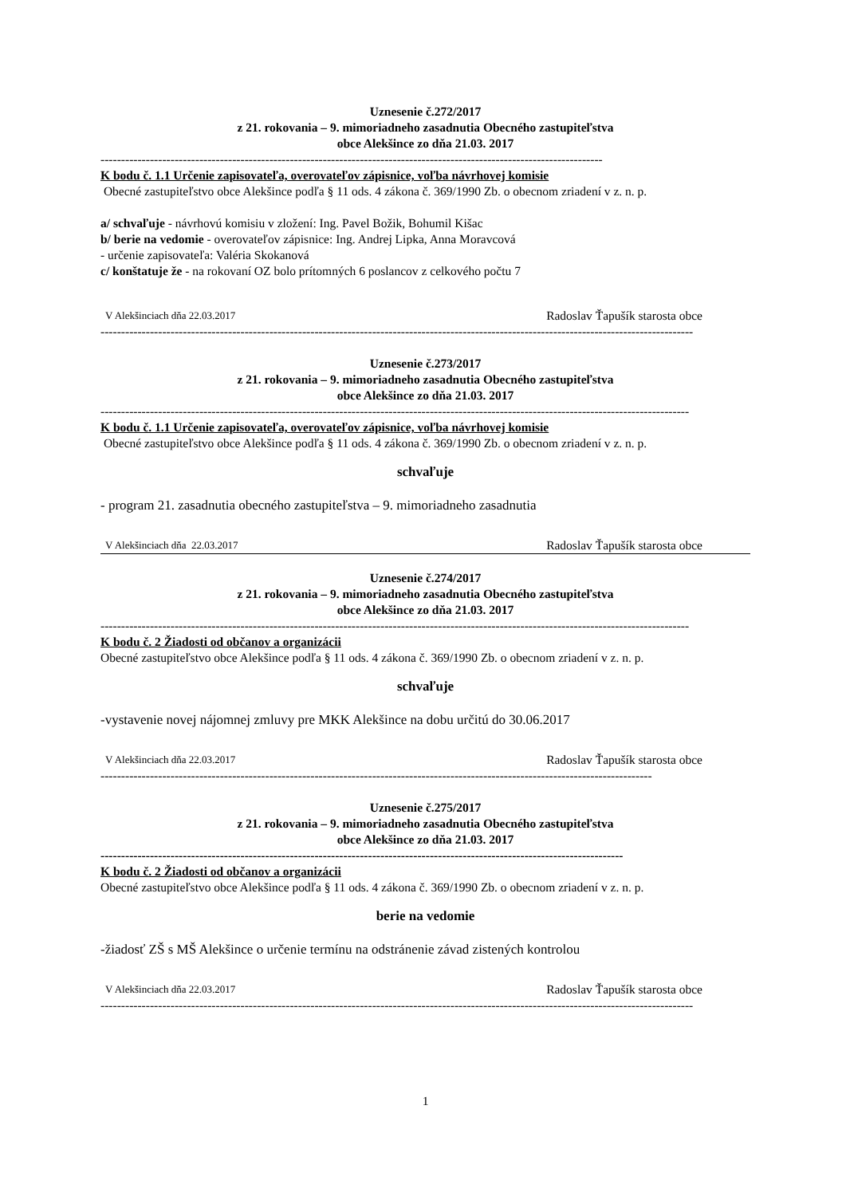Uznesenie č.272/2017
z 21. rokovania – 9. mimoriadneho zasadnutia Obecného zastupiteľstva
obce Alekšince zo dňa 21.03. 2017
--------------------------------------------------------------------------------------------------------------------------
K bodu č. 1.1 Určenie zapisovateľa, overovateľov zápisnice, voľba návrhovej komisie
Obecné zastupiteľstvo obce Alekšince podľa § 11 ods. 4 zákona č. 369/1990 Zb. o obecnom zriadení v z. n. p.
a/ schvaľuje - návrhovú komisiu v zložení: Ing. Pavel Božik, Bohumil Kišac
b/ berie na vedomie - overovateľov zápisnice: Ing. Andrej Lipka, Anna Moravcová
- určenie zapisovateľa: Valéria Skokanová
c/ konštatuje že - na rokovaní OZ bolo prítomných 6 poslancov z celkového počtu 7
V Alekšinciach dňa 22.03.2017 Radoslav Ťapušík starosta obce
------------------------------------------------------------------------------------------------------------------------------------------------
Uznesenie č.273/2017
z 21. rokovania – 9. mimoriadneho zasadnutia Obecného zastupiteľstva
obce Alekšince zo dňa 21.03. 2017
-----------------------------------------------------------------------------------------------------------------------------------------------
K bodu č. 1.1 Určenie zapisovateľa, overovateľov zápisnice, voľba návrhovej komisie
Obecné zastupiteľstvo obce Alekšince podľa § 11 ods. 4 zákona č. 369/1990 Zb. o obecnom zriadení v z. n. p.
schvaľuje
- program 21. zasadnutia obecného zastupiteľstva – 9. mimoriadneho zasadnutia
V Alekšinciach dňa 22.03.2017 Radoslav Ťapušík starosta obce
Uznesenie č.274/2017
z 21. rokovania – 9. mimoriadneho zasadnutia Obecného zastupiteľstva
obce Alekšince zo dňa 21.03. 2017
-----------------------------------------------------------------------------------------------------------------------------------------------
K bodu č. 2 Žiadosti od občanov a organizácii
Obecné zastupiteľstvo obce Alekšince podľa § 11 ods. 4 zákona č. 369/1990 Zb. o obecnom zriadení v z. n. p.
schvaľuje
-vystavenie novej nájomnej zmluvy pre MKK Alekšince na dobu určitú do 30.06.2017
V Alekšinciach dňa 22.03.2017 Radoslav Ťapušík starosta obce
--------------------------------------------------------------------------------------------------------------------------------------
Uznesenie č.275/2017
z 21. rokovania – 9. mimoriadneho zasadnutia Obecného zastupiteľstva
obce Alekšince zo dňa 21.03. 2017
-------------------------------------------------------------------------------------------------------------------------------
K bodu č. 2 Žiadosti od občanov a organizácii
Obecné zastupiteľstvo obce Alekšince podľa § 11 ods. 4 zákona č. 369/1990 Zb. o obecnom zriadení v z. n. p.
berie na vedomie
-žiadosť ZŠ s MŠ Alekšince o určenie termínu na odstránenie závad zistených kontrolou
V Alekšinciach dňa 22.03.2017 Radoslav Ťapušík starosta obce
------------------------------------------------------------------------------------------------------------------------------------------------
1